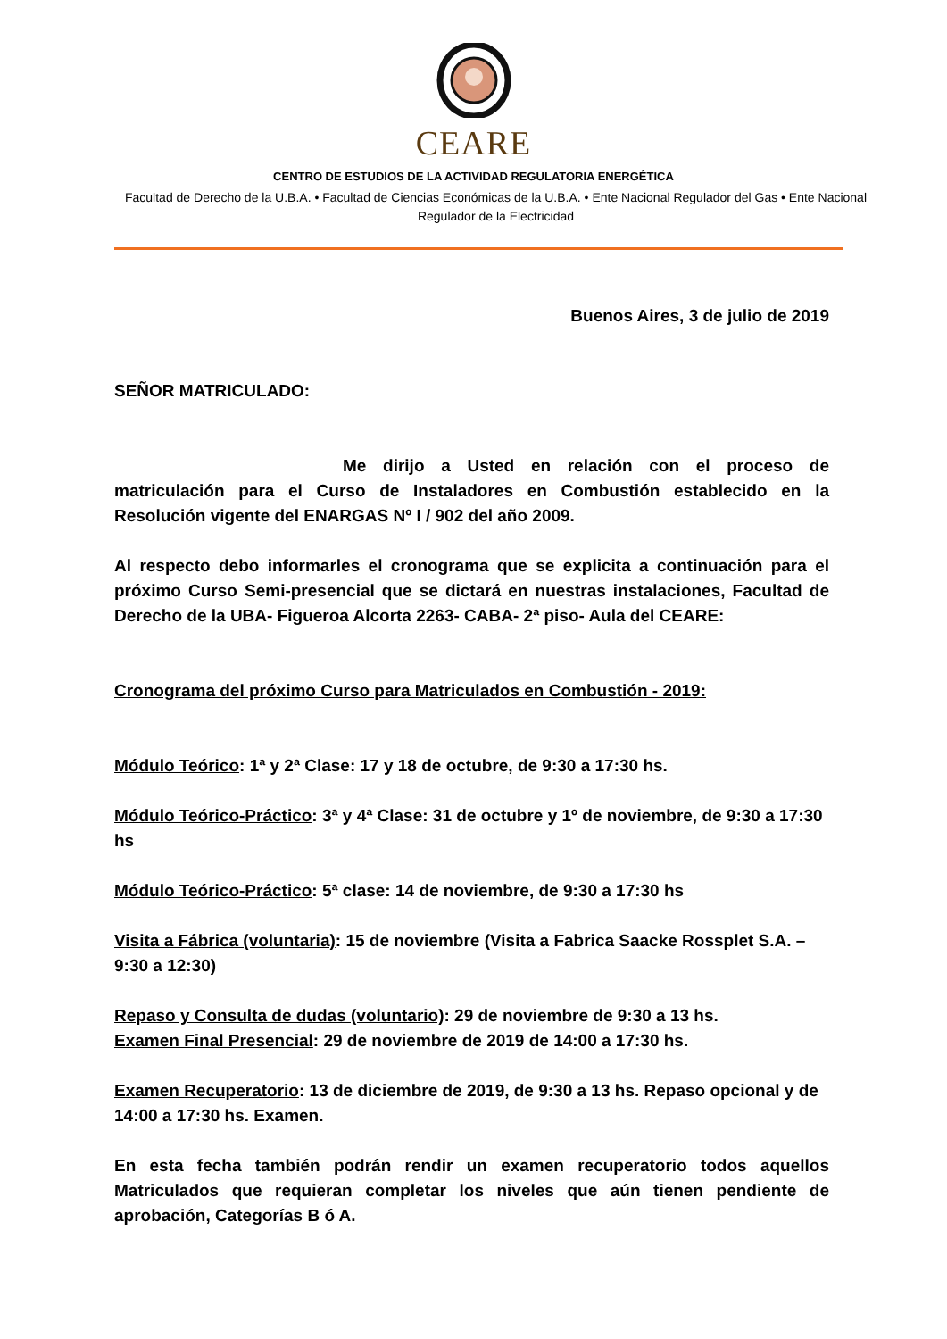CEARE
CENTRO DE ESTUDIOS DE LA ACTIVIDAD REGULATORIA ENERGÉTICA
Facultad de Derecho de la U.B.A. • Facultad de Ciencias Económicas de la U.B.A. • Ente Nacional Regulador del Gas • Ente Nacional Regulador de la Electricidad
Buenos Aires, 3 de julio de 2019
SEÑOR MATRICULADO:
Me dirijo a Usted en relación con el proceso de matriculación para el Curso de Instaladores en Combustión establecido en la Resolución vigente del ENARGAS Nº I / 902 del año 2009.
Al respecto debo informarles el cronograma que se explicita a continuación para el próximo Curso Semi-presencial que se dictará en nuestras instalaciones, Facultad de Derecho de la UBA- Figueroa Alcorta 2263- CABA- 2ª piso- Aula del CEARE:
Cronograma del próximo Curso para Matriculados en Combustión - 2019:
Módulo Teórico: 1ª y 2ª Clase: 17 y 18 de octubre, de 9:30 a 17:30 hs.
Módulo Teórico-Práctico: 3ª y 4ª Clase: 31 de octubre y 1º de noviembre, de 9:30 a 17:30 hs
Módulo Teórico-Práctico: 5ª clase: 14 de noviembre, de 9:30 a 17:30 hs
Visita a Fábrica (voluntaria): 15 de noviembre (Visita a Fabrica Saacke Rossplet S.A. – 9:30 a 12:30)
Repaso y Consulta de dudas (voluntario): 29 de noviembre de 9:30 a 13 hs.
Examen Final Presencial: 29 de noviembre de 2019 de 14:00 a 17:30 hs.
Examen Recuperatorio: 13 de diciembre de 2019, de 9:30 a 13 hs. Repaso opcional y de 14:00 a 17:30 hs. Examen.
En esta fecha también podrán rendir un examen recuperatorio todos aquellos Matriculados que requieran completar los niveles que aún tienen pendiente de aprobación, Categorías B ó A.